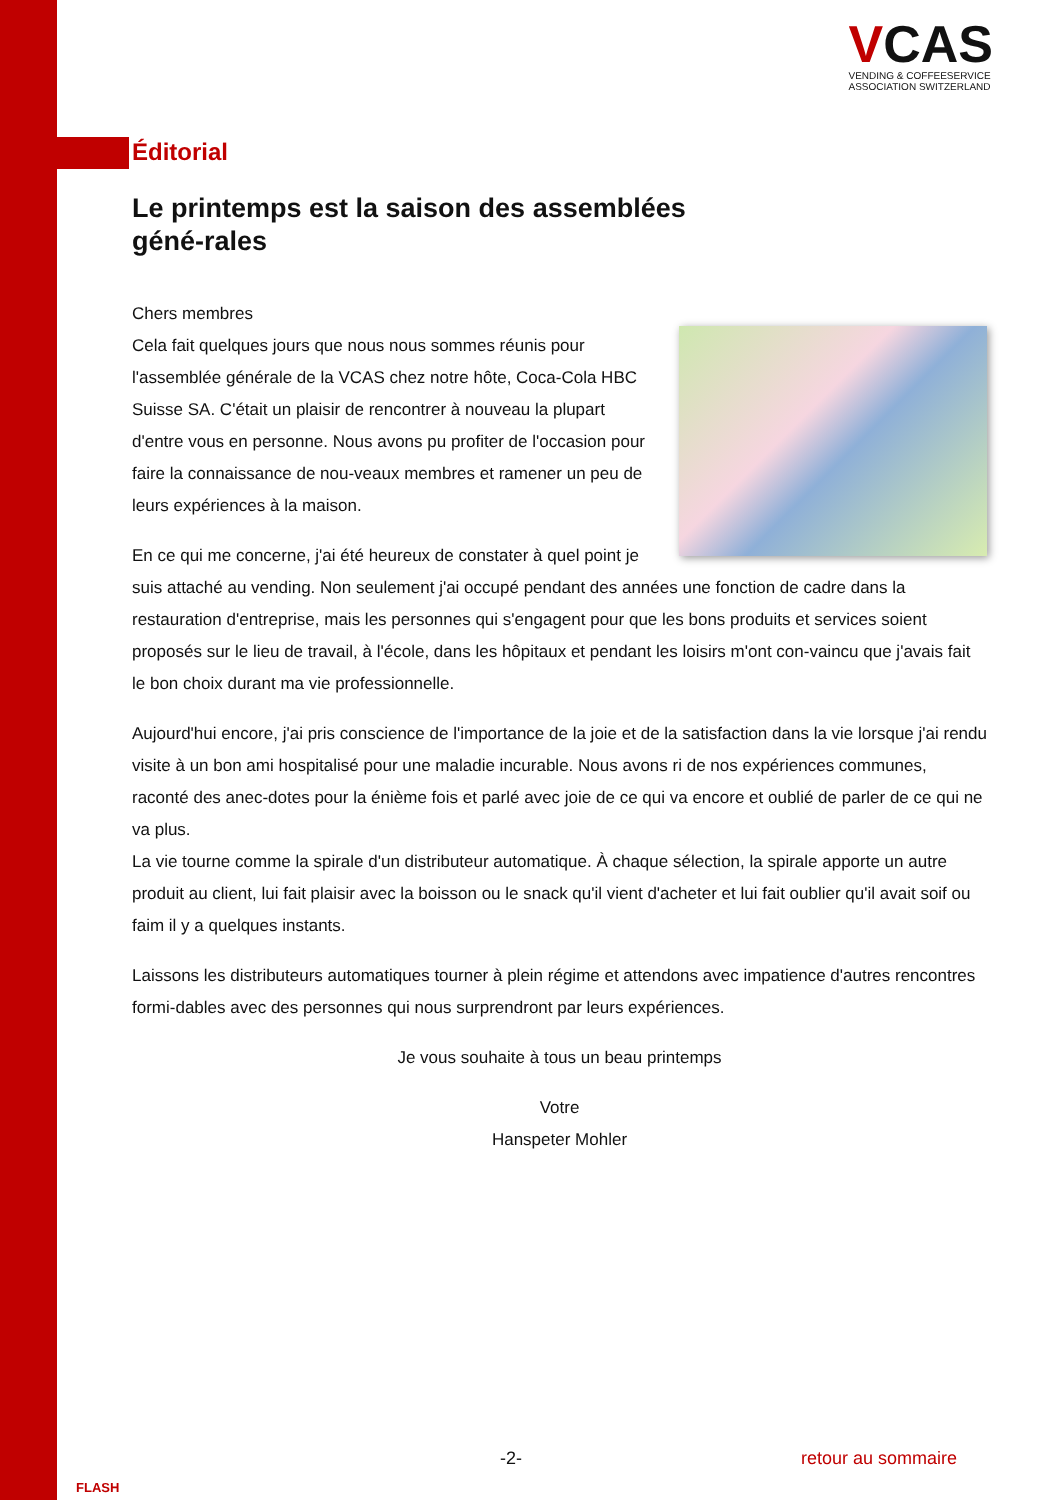VCAS
VENDING & COFFEESERVICE
ASSOCIATION SWITZERLAND
Éditorial
Le printemps est la saison des assemblées géné-rales
Chers membres
Cela fait quelques jours que nous nous sommes réunis pour l'assemblée générale de la VCAS chez notre hôte, Coca-Cola HBC Suisse SA. C'était un plaisir de rencontrer à nouveau la plupart d'entre vous en personne. Nous avons pu profiter de l'occasion pour faire la connaissance de nou-veaux membres et ramener un peu de leurs expériences à la maison.
En ce qui me concerne, j'ai été heureux de constater à quel point je suis attaché au vending. Non seulement j'ai occupé pendant des années une fonction de cadre dans la restauration d'entreprise, mais les personnes qui s'engagent pour que les bons produits et services soient proposés sur le lieu de travail, à l'école, dans les hôpitaux et pendant les loisirs m'ont con-vaincu que j'avais fait le bon choix durant ma vie professionnelle.
Aujourd'hui encore, j'ai pris conscience de l'importance de la joie et de la satisfaction dans la vie lorsque j'ai rendu visite à un bon ami hospitalisé pour une maladie incurable. Nous avons ri de nos expériences communes, raconté des anec-dotes pour la énième fois et parlé avec joie de ce qui va encore et oublié de parler de ce qui ne va plus.
La vie tourne comme la spirale d'un distributeur automatique. À chaque sélection, la spirale apporte un autre produit au client, lui fait plaisir avec la boisson ou le snack qu'il vient d'acheter et lui fait oublier qu'il avait soif ou faim il y a quelques instants.
Laissons les distributeurs automatiques tourner à plein régime et attendons avec impatience d'autres rencontres formi-dables avec des personnes qui nous surprendront par leurs expériences.
Je vous souhaite à tous un beau printemps
Votre
Hanspeter Mohler
-2- retour au sommaire
FLASH